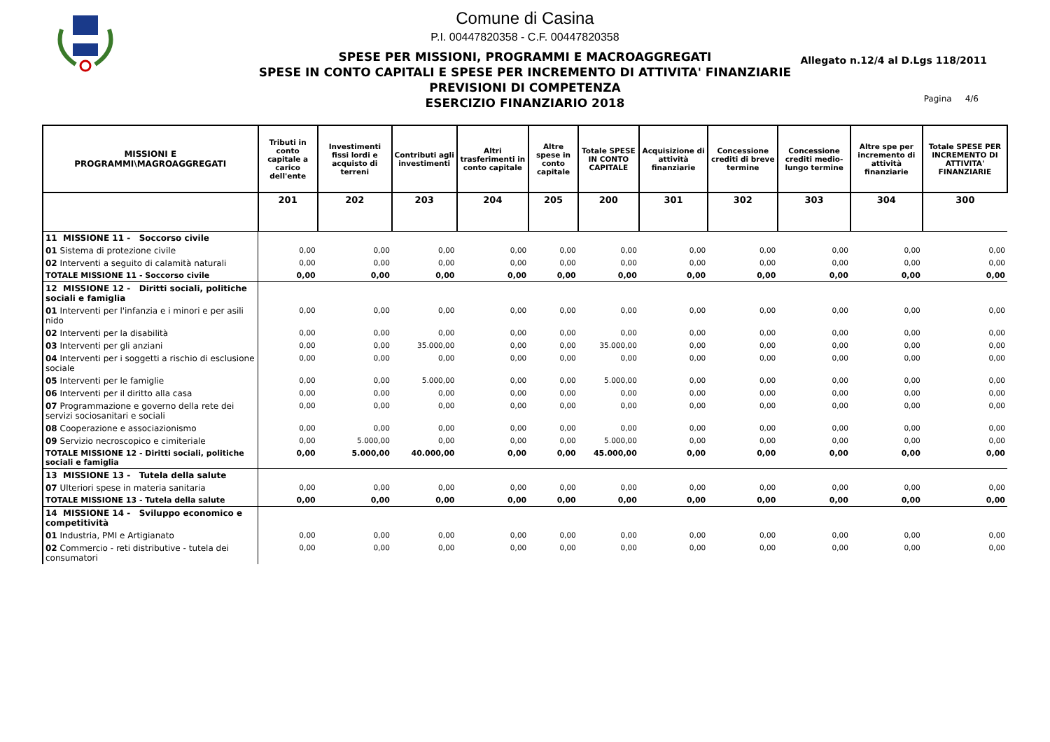Comune di Casina
P.I. 00447820358 - C.F. 00447820358
SPESE PER MISSIONI, PROGRAMMI E MACROAGGREGATI
SPESE IN CONTO CAPITALI E SPESE PER INCREMENTO DI ATTIVITA' FINANZIARIE
PREVISIONI DI COMPETENZA
ESERCIZIO FINANZIARIO 2018
Allegato n.12/4 al D.Lgs 118/2011
Pagina 4/6
| MISSIONI E PROGRAMMI\MAGROAGGREGATI | Tributi in conto capitale a carico dell'ente | Investimenti fissi lordi e acquisto di terreni | Contributi agli investimenti | Altri trasferimenti in conto capitale | Altre spese in conto capitale | Totale SPESE IN CONTO CAPITALE | Acquisizione di attività finanziarie | Concessione crediti di breve termine | Concessione crediti medio-lungo termine | Altre spe per incremento di attività finanziarie | Totale SPESE PER INCREMENTO DI ATTIVITA' FINANZIARIE |
| --- | --- | --- | --- | --- | --- | --- | --- | --- | --- | --- | --- |
| | 201 | 202 | 203 | 204 | 205 | 200 | 301 | 302 | 303 | 304 | 300 |
| 11 MISSIONE 11 - Soccorso civile | | | | | | | | | | | |
| 01 Sistema di protezione civile | 0,00 | 0,00 | 0,00 | 0,00 | 0,00 | 0,00 | 0,00 | 0,00 | 0,00 | 0,00 | 0,00 |
| 02 Interventi a seguito di calamità naturali | 0,00 | 0,00 | 0,00 | 0,00 | 0,00 | 0,00 | 0,00 | 0,00 | 0,00 | 0,00 | 0,00 |
| TOTALE MISSIONE 11 - Soccorso civile | 0,00 | 0,00 | 0,00 | 0,00 | 0,00 | 0,00 | 0,00 | 0,00 | 0,00 | 0,00 | 0,00 |
| 12 MISSIONE 12 - Diritti sociali, politiche sociali e famiglia | | | | | | | | | | | |
| 01 Interventi per l'infanzia e i minori e per asili nido | 0,00 | 0,00 | 0,00 | 0,00 | 0,00 | 0,00 | 0,00 | 0,00 | 0,00 | 0,00 | 0,00 |
| 02 Interventi per la disabilità | 0,00 | 0,00 | 0,00 | 0,00 | 0,00 | 0,00 | 0,00 | 0,00 | 0,00 | 0,00 | 0,00 |
| 03 Interventi per gli anziani | 0,00 | 0,00 | 35.000,00 | 0,00 | 0,00 | 35.000,00 | 0,00 | 0,00 | 0,00 | 0,00 | 0,00 |
| 04 Interventi per i soggetti a rischio di esclusione sociale | 0,00 | 0,00 | 0,00 | 0,00 | 0,00 | 0,00 | 0,00 | 0,00 | 0,00 | 0,00 | 0,00 |
| 05 Interventi per le famiglie | 0,00 | 0,00 | 5.000,00 | 0,00 | 0,00 | 5.000,00 | 0,00 | 0,00 | 0,00 | 0,00 | 0,00 |
| 06 Interventi per il diritto alla casa | 0,00 | 0,00 | 0,00 | 0,00 | 0,00 | 0,00 | 0,00 | 0,00 | 0,00 | 0,00 | 0,00 |
| 07 Programmazione e governo della rete dei servizi sociosanitari e sociali | 0,00 | 0,00 | 0,00 | 0,00 | 0,00 | 0,00 | 0,00 | 0,00 | 0,00 | 0,00 | 0,00 |
| 08 Cooperazione e associazionismo | 0,00 | 0,00 | 0,00 | 0,00 | 0,00 | 0,00 | 0,00 | 0,00 | 0,00 | 0,00 | 0,00 |
| 09 Servizio necroscopico e cimiteriale | 0,00 | 5.000,00 | 0,00 | 0,00 | 0,00 | 5.000,00 | 0,00 | 0,00 | 0,00 | 0,00 | 0,00 |
| TOTALE MISSIONE 12 - Diritti sociali, politiche sociali e famiglia | 0,00 | 5.000,00 | 40.000,00 | 0,00 | 0,00 | 45.000,00 | 0,00 | 0,00 | 0,00 | 0,00 | 0,00 |
| 13 MISSIONE 13 - Tutela della salute | | | | | | | | | | | |
| 07 Ulteriori spese in materia sanitaria | 0,00 | 0,00 | 0,00 | 0,00 | 0,00 | 0,00 | 0,00 | 0,00 | 0,00 | 0,00 | 0,00 |
| TOTALE MISSIONE 13 - Tutela della salute | 0,00 | 0,00 | 0,00 | 0,00 | 0,00 | 0,00 | 0,00 | 0,00 | 0,00 | 0,00 | 0,00 |
| 14 MISSIONE 14 - Sviluppo economico e competitività | | | | | | | | | | | |
| 01 Industria, PMI e Artigianato | 0,00 | 0,00 | 0,00 | 0,00 | 0,00 | 0,00 | 0,00 | 0,00 | 0,00 | 0,00 | 0,00 |
| 02 Commercio - reti distributive - tutela dei consumatori | 0,00 | 0,00 | 0,00 | 0,00 | 0,00 | 0,00 | 0,00 | 0,00 | 0,00 | 0,00 | 0,00 |